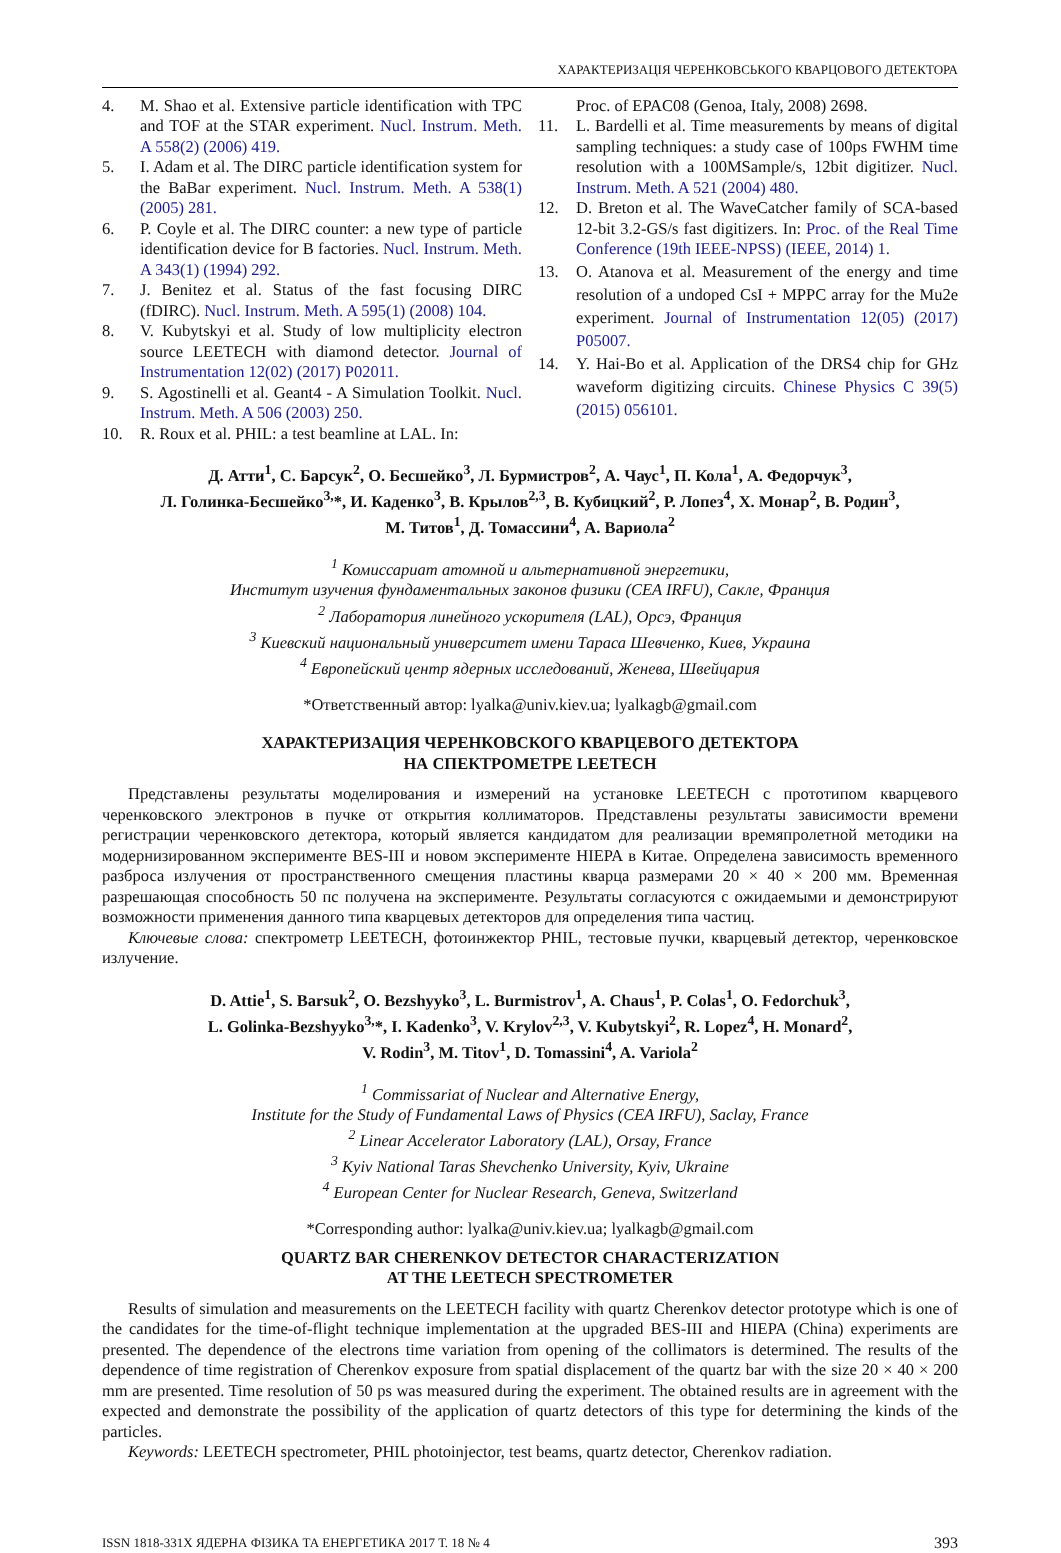ХАРАКТЕРИЗАЦІЯ ЧЕРЕНКОВСЬКОГО КВАРЦОВОГО ДЕТЕКТОРА
4. M. Shao et al. Extensive particle identification with TPC and TOF at the STAR experiment. Nucl. Instrum. Meth. A 558(2) (2006) 419.
5. I. Adam et al. The DIRC particle identification system for the BaBar experiment. Nucl. Instrum. Meth. A 538(1) (2005) 281.
6. P. Coyle et al. The DIRC counter: a new type of particle identification device for B factories. Nucl. Instrum. Meth. A 343(1) (1994) 292.
7. J. Benitez et al. Status of the fast focusing DIRC (fDIRC). Nucl. Instrum. Meth. A 595(1) (2008) 104.
8. V. Kubytskyi et al. Study of low multiplicity electron source LEETECH with diamond detector. Journal of Instrumentation 12(02) (2017) P02011.
9. S. Agostinelli et al. Geant4 - A Simulation Toolkit. Nucl. Instrum. Meth. A 506 (2003) 250.
10. R. Roux et al. PHIL: a test beamline at LAL. In:
Proc. of EPAC08 (Genoa, Italy, 2008) 2698.
11. L. Bardelli et al. Time measurements by means of digital sampling techniques: a study case of 100ps FWHM time resolution with a 100MSample/s, 12bit digitizer. Nucl. Instrum. Meth. A 521 (2004) 480.
12. D. Breton et al. The WaveCatcher family of SCA-based 12-bit 3.2-GS/s fast digitizers. In: Proc. of the Real Time Conference (19th IEEE-NPSS) (IEEE, 2014) 1.
13. O. Atanova et al. Measurement of the energy and time resolution of a undoped CsI + MPPC array for the Mu2e experiment. Journal of Instrumentation 12(05) (2017) P05007.
14. Y. Hai-Bo et al. Application of the DRS4 chip for GHz waveform digitizing circuits. Chinese Physics C 39(5) (2015) 056101.
Д. Атти<sup>1</sup>, С. Барсук<sup>2</sup>, О. Бесшейко<sup>3</sup>, Л. Бурмистров<sup>2</sup>, А. Чаус<sup>1</sup>, П. Кола<sup>1</sup>, А. Федорчук<sup>3</sup>,
Л. Голинка-Бесшейко<sup>3,</sup>*, И. Каденко<sup>3</sup>, В. Крылов<sup>2,3</sup>, В. Кубицкий<sup>2</sup>, Р. Лопез<sup>4</sup>, Х. Монар<sup>2</sup>, В. Родин<sup>3</sup>,
М. Титов<sup>1</sup>, Д. Томассини<sup>4</sup>, А. Вариола<sup>2</sup>
<sup>1</sup> Комиссариат атомной и альтернативной энергетики,
Институт изучения фундаментальных законов физики (CEA IRFU), Сакле, Франция
<sup>2</sup> Лаборатория линейного ускорителя (LAL), Орсэ, Франция
<sup>3</sup> Киевский национальный университет имени Тараса Шевченко, Киев, Украина
<sup>4</sup> Европейский центр ядерных исследований, Женева, Швейцария
*Ответственный автор: lyalka@univ.kiev.ua; lyalkagb@gmail.com
ХАРАКТЕРИЗАЦИЯ ЧЕРЕНКОВСКОГО КВАРЦЕВОГО ДЕТЕКТОРА
НА СПЕКТРОМЕТРЕ LEETECH
Представлены результаты моделирования и измерений на установке LEETECH с прототипом кварцевого черенковского электронов в пучке от открытия коллиматоров. Представлены результаты зависимости времени регистрации черенковского детектора, который является кандидатом для реализации времяпролетной методики на модернизированном эксперименте BES-III и новом эксперименте HIEPA в Китае. Определена зависимость временного разброса излучения от пространственного смещения пластины кварца размерами 20 × 40 × 200 мм. Временная разрешающая способность 50 пс получена на эксперименте. Результаты согласуются с ожидаемыми и демонстрируют возможности применения данного типа кварцевых детекторов для определения типа частиц.
Ключевые слова: спектрометр LEETECH, фотоинжектор PHIL, тестовые пучки, кварцевый детектор, черенковское излучение.
D. Attie<sup>1</sup>, S. Barsuk<sup>2</sup>, O. Bezshyyko<sup>3</sup>, L. Burmistrov<sup>1</sup>, A. Chaus<sup>1</sup>, P. Colas<sup>1</sup>, O. Fedorchuk<sup>3</sup>,
L. Golinka-Bezshyyko<sup>3,</sup>*, I. Kadenko<sup>3</sup>, V. Krylov<sup>2,3</sup>, V. Kubytskyi<sup>2</sup>, R. Lopez<sup>4</sup>, H. Monard<sup>2</sup>,
V. Rodin<sup>3</sup>, M. Titov<sup>1</sup>, D. Tomassini<sup>4</sup>, A. Variola<sup>2</sup>
<sup>1</sup> Commissariat of Nuclear and Alternative Energy,
Institute for the Study of Fundamental Laws of Physics (CEA IRFU), Saclay, France
<sup>2</sup> Linear Accelerator Laboratory (LAL), Orsay, France
<sup>3</sup> Kyiv National Taras Shevchenko University, Kyiv, Ukraine
<sup>4</sup> European Center for Nuclear Research, Geneva, Switzerland
*Corresponding author: lyalka@univ.kiev.ua; lyalkagb@gmail.com
QUARTZ BAR CHERENKOV DETECTOR CHARACTERIZATION
AT THE LEETECH SPECTROMETER
Results of simulation and measurements on the LEETECH facility with quartz Cherenkov detector prototype which is one of the candidates for the time-of-flight technique implementation at the upgraded BES-III and HIEPA (China) experiments are presented. The dependence of the electrons time variation from opening of the collimators is determined. The results of the dependence of time registration of Cherenkov exposure from spatial displacement of the quartz bar with the size 20 × 40 × 200 mm are presented. Time resolution of 50 ps was measured during the experiment. The obtained results are in agreement with the expected and demonstrate the possibility of the application of quartz detectors of this type for determining the kinds of the particles.
Keywords: LEETECH spectrometer, PHIL photoinjector, test beams, quartz detector, Cherenkov radiation.
ISSN 1818-331X ЯДЕРНА ФІЗИКА ТА ЕНЕРГЕТИКА 2017 Т. 18 № 4 393